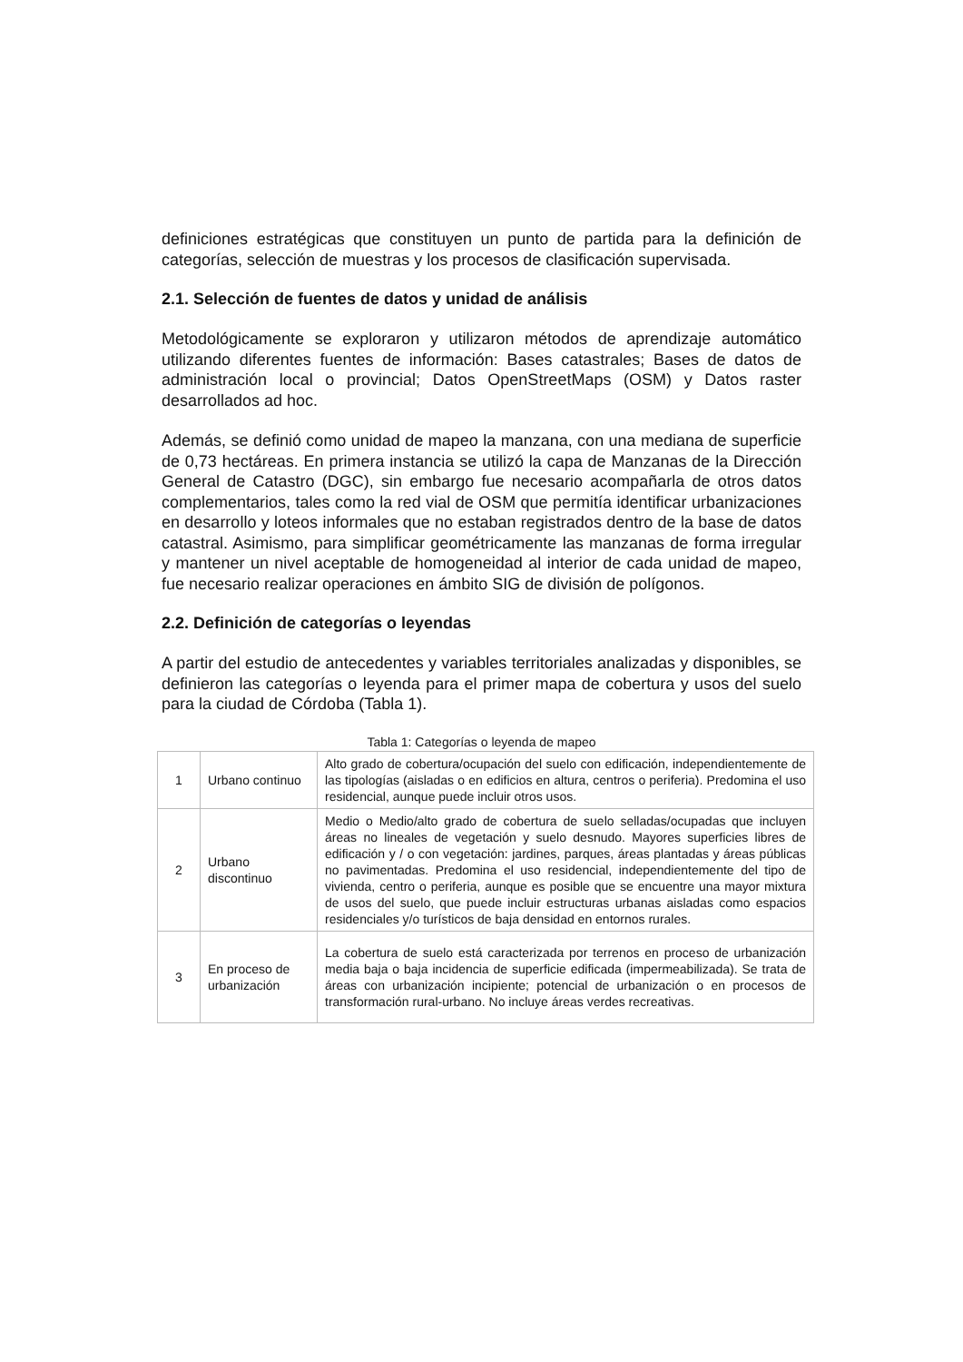definiciones estratégicas que constituyen un punto de partida para la definición de categorías, selección de muestras y los procesos de clasificación supervisada.
2.1. Selección de fuentes de datos y unidad de análisis
Metodológicamente se exploraron y utilizaron métodos de aprendizaje automático utilizando diferentes fuentes de información: Bases catastrales; Bases de datos de administración local o provincial; Datos OpenStreetMaps (OSM) y Datos raster desarrollados ad hoc.
Además, se definió como unidad de mapeo la manzana, con una mediana de superficie de 0,73 hectáreas. En primera instancia se utilizó la capa de Manzanas de la Dirección General de Catastro (DGC), sin embargo fue necesario acompañarla de otros datos complementarios, tales como la red vial de OSM que permitía identificar urbanizaciones en desarrollo y loteos informales que no estaban registrados dentro de la base de datos catastral. Asimismo, para simplificar geométricamente las manzanas de forma irregular y mantener un nivel aceptable de homogeneidad al interior de cada unidad de mapeo, fue necesario realizar operaciones en ámbito SIG de división de polígonos.
2.2. Definición de categorías o leyendas
A partir del estudio de antecedentes y variables territoriales analizadas y disponibles, se definieron las categorías o leyenda para el primer mapa de cobertura y usos del suelo para la ciudad de Córdoba (Tabla 1).
Tabla 1: Categorías o leyenda de mapeo
| 1 | Urbano continuo | Alto grado de cobertura/ocupación del suelo con edificación, independientemente de las tipologías (aisladas o en edificios en altura, centros o periferia). Predomina el uso residencial, aunque puede incluir otros usos. |
| 2 | Urbano discontinuo | Medio o Medio/alto grado de cobertura de suelo selladas/ocupadas que incluyen áreas no lineales de vegetación y suelo desnudo. Mayores superficies libres de edificación y / o con vegetación: jardines, parques, áreas plantadas y áreas públicas no pavimentadas. Predomina el uso residencial, independientemente del tipo de vivienda, centro o periferia, aunque es posible que se encuentre una mayor mixtura de usos del suelo, que puede incluir estructuras urbanas aisladas como espacios residenciales y/o turísticos de baja densidad en entornos rurales. |
| 3 | En proceso de urbanización | La cobertura de suelo está caracterizada por terrenos en proceso de urbanización media baja o baja incidencia de superficie edificada (impermeabilizada). Se trata de áreas con urbanización incipiente; potencial de urbanización o en procesos de transformación rural-urbano. No incluye áreas verdes recreativas. |